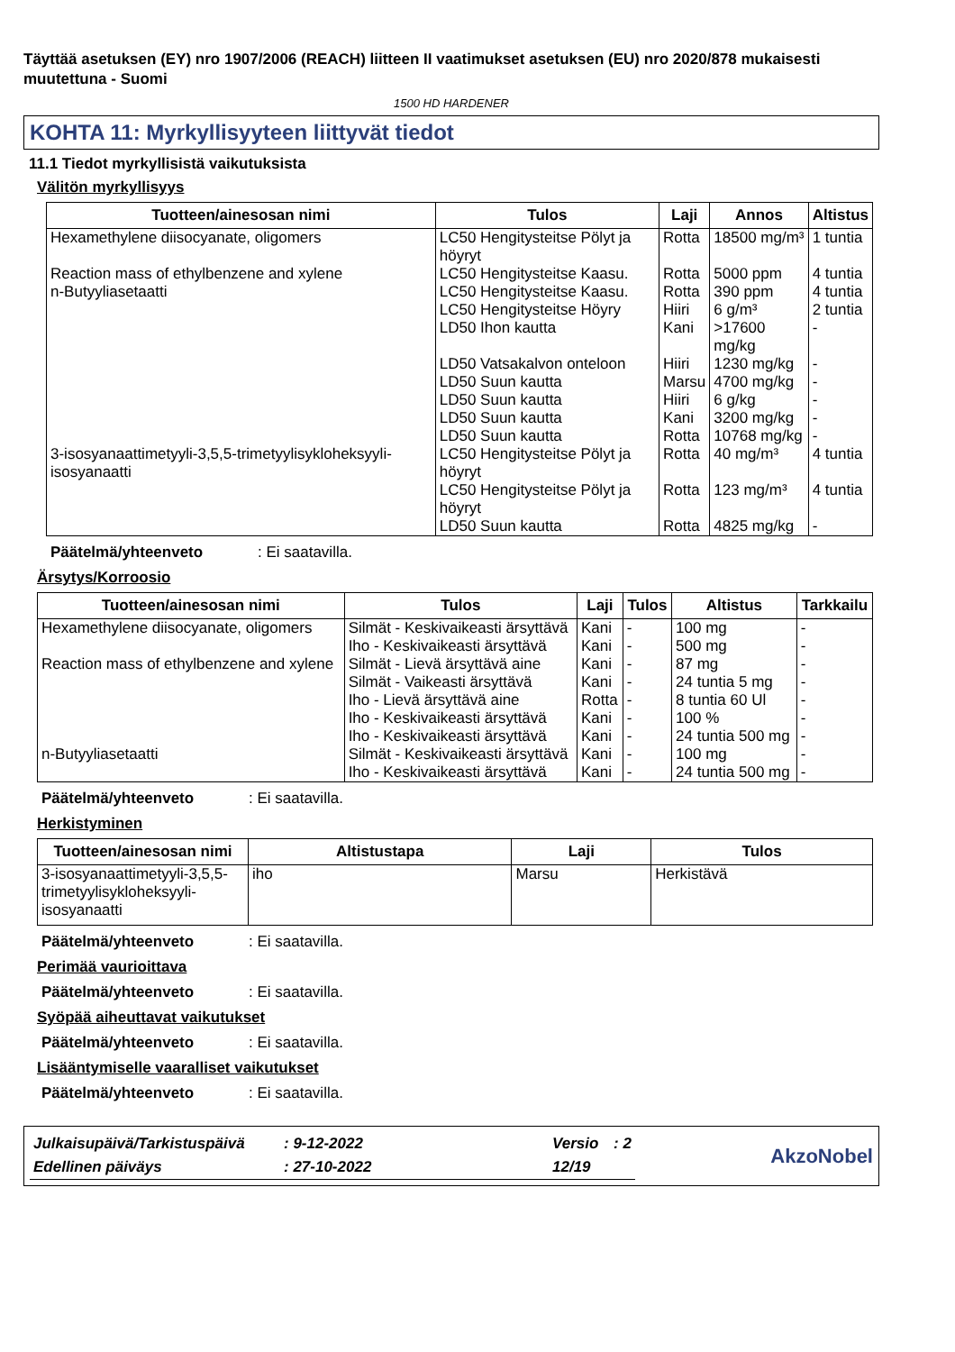Täyttää asetuksen (EY) nro 1907/2006 (REACH) liitteen II vaatimukset asetuksen (EU) nro 2020/878 mukaisesti muutettuna - Suomi
1500 HD HARDENER
KOHTA 11: Myrkyllisyyteen liittyvät tiedot
11.1 Tiedot myrkyllisistä vaikutuksista
Välitön myrkyllisyys
| Tuotteen/ainesosan nimi | Tulos | Laji | Annos | Altistus |
| --- | --- | --- | --- | --- |
| Hexamethylene diisocyanate, oligomers | LC50 Hengitysteitse Pölyt ja höyryt | Rotta | 18500 mg/m³ | 1 tuntia |
| Reaction mass of ethylbenzene and xylene | LC50 Hengitysteitse Kaasu. | Rotta | 5000 ppm | 4 tuntia |
| n-Butyyliasetaatti | LC50 Hengitysteitse Kaasu. | Rotta | 390 ppm | 4 tuntia |
| | LC50 Hengitysteitse Höyry | Hiiri | 6 g/m³ | 2 tuntia |
| | LD50 Ihon kautta | Kani | >17600 mg/kg | - |
| | LD50 Vatsakalvon onteloon | Hiiri | 1230 mg/kg | - |
| | LD50 Suun kautta | Marsu | 4700 mg/kg | - |
| | LD50 Suun kautta | Hiiri | 6 g/kg | - |
| | LD50 Suun kautta | Kani | 3200 mg/kg | - |
| | LD50 Suun kautta | Rotta | 10768 mg/kg | - |
| 3-isosyanaattimetyyli-3,5,5-trimetyylisykloheksyyli-isosyanaatti | LC50 Hengitysteitse Pölyt ja höyryt | Rotta | 40 mg/m³ | 4 tuntia |
| | LC50 Hengitysteitse Pölyt ja höyryt | Rotta | 123 mg/m³ | 4 tuntia |
| | LD50 Suun kautta | Rotta | 4825 mg/kg | - |
Päätelmä/yhteenveto: Ei saatavilla.
Ärsytys/Korroosio
| Tuotteen/ainesosan nimi | Tulos | Laji | Tulos | Altistus | Tarkkailu |
| --- | --- | --- | --- | --- | --- |
| Hexamethylene diisocyanate, oligomers | Silmät - Keskivaikeasti ärsyttävä | Kani | - | 100 mg | - |
| | Iho - Keskivaikeasti ärsyttävä | Kani | - | 500 mg | - |
| Reaction mass of ethylbenzene and xylene | Silmät - Lievä ärsyttävä aine | Kani | - | 87 mg | - |
| | Silmät - Vaikeasti ärsyttävä | Kani | - | 24 tuntia 5 mg | - |
| | Iho - Lievä ärsyttävä aine | Rotta | - | 8 tuntia 60 Ul | - |
| | Iho - Keskivaikeasti ärsyttävä | Kani | - | 100 % | - |
| | Iho - Keskivaikeasti ärsyttävä | Kani | - | 24 tuntia 500 mg | - |
| n-Butyyliasetaatti | Silmät - Keskivaikeasti ärsyttävä | Kani | - | 100 mg | - |
| | Iho - Keskivaikeasti ärsyttävä | Kani | - | 24 tuntia 500 mg | - |
Päätelmä/yhteenveto: Ei saatavilla.
Herkistyminen
| Tuotteen/ainesosan nimi | Altistustapa | Laji | Tulos |
| --- | --- | --- | --- |
| 3-isosyanaattimetyyli-3,5,5-trimetyylisykloheksyyli-isosyanaatti | iho | Marsu | Herkistävä |
Päätelmä/yhteenveto: Ei saatavilla.
Perimää vaurioittava
Päätelmä/yhteenveto: Ei saatavilla.
Syöpää aiheuttavat vaikutukset
Päätelmä/yhteenveto: Ei saatavilla.
Lisääntymiselle vaaralliset vaikutukset
Päätelmä/yhteenveto: Ei saatavilla.
| Julkaisupäivä/Tarkistuspäivä | : 9-12-2022 | Versio | : 2 |
| Edellinen päiväys | : 27-10-2022 | 12/19 | |
AkzoNobel